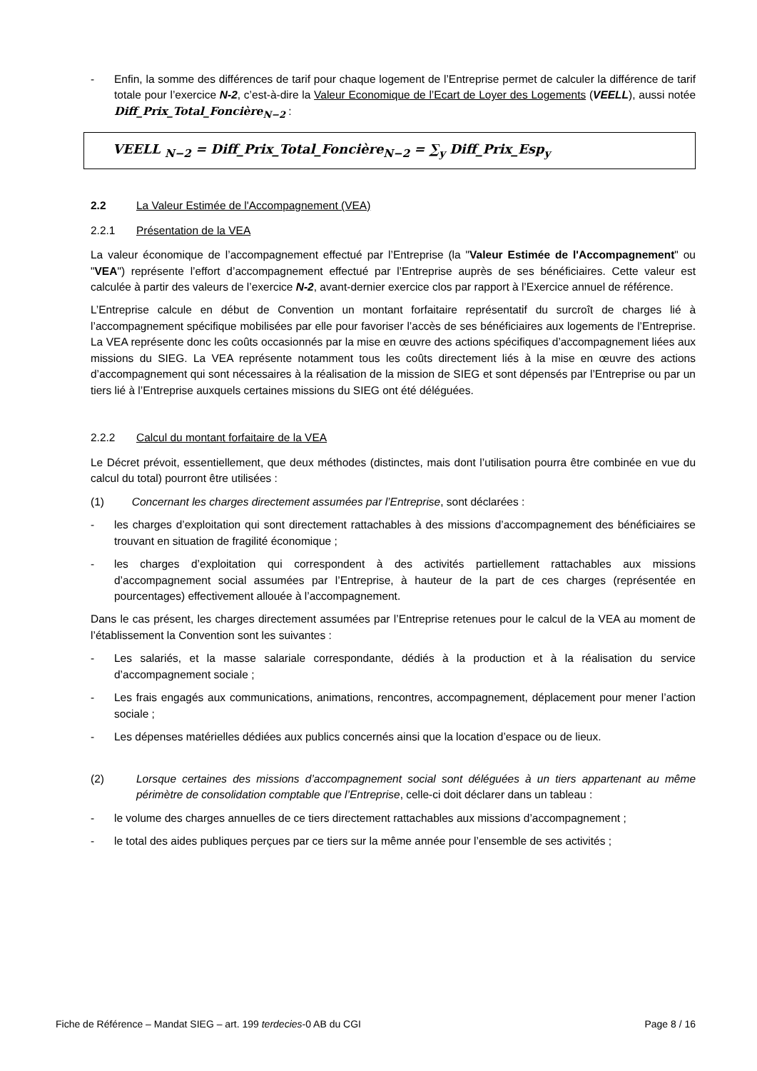- Enfin, la somme des différences de tarif pour chaque logement de l’Entreprise permet de calculer la différence de tarif totale pour l’exercice N-2, c’est-à-dire la Valeur Economique de l’Ecart de Loyer des Logements (VEELL), aussi notée Diff_Prix_Total_Foncière<sub>N−2</sub> :
VEELL <sub>N−2</sub> = Diff_Prix_Total_Foncière<sub>N−2</sub> = ∑<sub>y</sub> Diff_Prix_Esp<sub>y</sub>
2.2 La Valeur Estimée de l'Accompagnement (VEA)
2.2.1 Présentation de la VEA
La valeur économique de l’accompagnement effectué par l’Entreprise (la "Valeur Estimée de l'Accompagnement" ou "VEA") représente l’effort d’accompagnement effectué par l’Entreprise auprès de ses bénéficiaires. Cette valeur est calculée à partir des valeurs de l’exercice N-2, avant-dernier exercice clos par rapport à l’Exercice annuel de référence.
L’Entreprise calcule en début de Convention un montant forfaitaire représentatif du surcroît de charges lié à l’accompagnement spécifique mobilisées par elle pour favoriser l’accès de ses bénéficiaires aux logements de l’Entreprise. La VEA représente donc les coûts occasionnés par la mise en œuvre des actions spécifiques d’accompagnement liées aux missions du SIEG. La VEA représente notamment tous les coûts directement liés à la mise en œuvre des actions d’accompagnement qui sont nécessaires à la réalisation de la mission de SIEG et sont dépensés par l’Entreprise ou par un tiers lié à l’Entreprise auxquels certaines missions du SIEG ont été déléguées.
2.2.2 Calcul du montant forfaitaire de la VEA
Le Décret prévoit, essentiellement, que deux méthodes (distinctes, mais dont l’utilisation pourra être combinée en vue du calcul du total) pourront être utilisées :
(1) Concernant les charges directement assumées par l’Entreprise, sont déclarées :
- les charges d’exploitation qui sont directement rattachables à des missions d’accompagnement des bénéficiaires se trouvant en situation de fragilité économique ;
- les charges d’exploitation qui correspondent à des activités partiellement rattachables aux missions d’accompagnement social assumées par l’Entreprise, à hauteur de la part de ces charges (représentée en pourcentages) effectivement allouée à l’accompagnement.
Dans le cas présent, les charges directement assumées par l’Entreprise retenues pour le calcul de la VEA au moment de l’établissement la Convention sont les suivantes :
- Les salariés, et la masse salariale correspondante, dédiés à la production et à la réalisation du service d’accompagnement sociale ;
- Les frais engagés aux communications, animations, rencontres, accompagnement, déplacement pour mener l’action sociale ;
- Les dépenses matérielles dédiées aux publics concernés ainsi que la location d’espace ou de lieux.
(2) Lorsque certaines des missions d’accompagnement social sont déléguées à un tiers appartenant au même périmètre de consolidation comptable que l’Entreprise, celle-ci doit déclarer dans un tableau :
- le volume des charges annuelles de ce tiers directement rattachables aux missions d’accompagnement ;
- le total des aides publiques perçues par ce tiers sur la même année pour l’ensemble de ses activités ;
Fiche de Référence – Mandat SIEG – art. 199 terdecies-0 AB du CGI Page 8 / 16